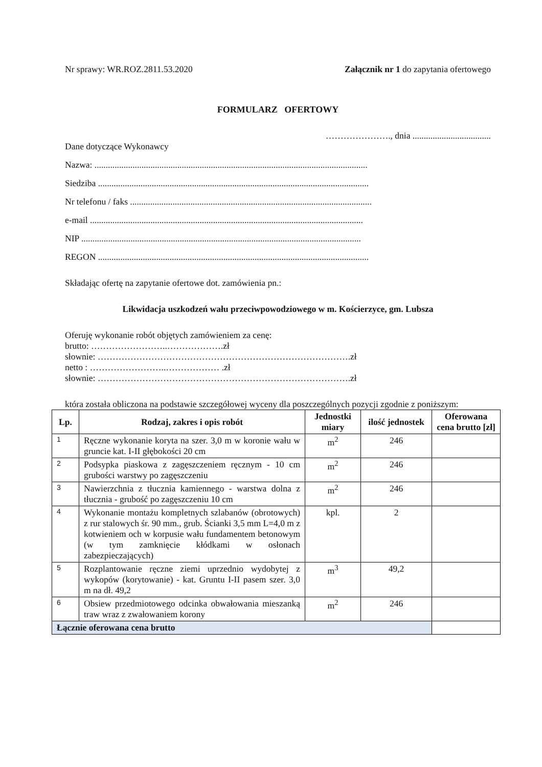Nr sprawy: WR.ROZ.2811.53.2020 Załącznik nr 1 do zapytania ofertowego
FORMULARZ OFERTOWY
…………………., dnia ...................................
Dane dotyczące Wykonawcy
Nazwa: ..........................................................................................................................
Siedziba .........................................................................................................................
Nr telefonu / faks ............................................................................................................
e-mail ..........................................................................................................................
NIP .............................................................................................................................
REGON .........................................................................................................................
Składając ofertę na zapytanie ofertowe dot. zamówienia pn.:
Likwidacja uszkodzeń wału przeciwpowodziowego w m. Kościerzyce, gm. Lubsza
Oferuję wykonanie robót objętych zamówieniem za cenę:
brutto: ……………………..……………….zł
słownie: ………………………………………………………………………….zł
netto : ……………………..……………… .zł
słownie: ………………………………………………………………………….zł
która została obliczona na podstawie szczegółowej wyceny dla poszczególnych pozycji zgodnie z poniższym:
| Lp. | Rodzaj, zakres i opis robót | Jednostki miary | ilość jednostek | Oferowana cena brutto [zł] |
| --- | --- | --- | --- | --- |
| 1 | Ręczne wykonanie koryta na szer. 3,0 m w koronie wału w gruncie kat. I-II głębokości 20 cm | m<sup>2</sup> | 246 | |
| 2 | Podsypka piaskowa z zagęszczeniem ręcznym - 10 cm grubości warstwy po zagęszczeniu | m<sup>2</sup> | 246 | |
| 3 | Nawierzchnia z tłucznia kamiennego - warstwa dolna z tłucznia - grubość po zagęszczeniu 10 cm | m<sup>2</sup> | 246 | |
| 4 | Wykonanie montażu kompletnych szlabanów (obrotowych) z rur stalowych śr. 90 mm., grub. Ścianki 3,5 mm L=4,0 m z kotwieniem och w korpusie wału fundamentem betonowym (w tym zamknięcie kłódkami w osłonach zabezpieczających) | kpl. | 2 | |
| 5 | Rozplantowanie ręczne ziemi uprzednio wydobytej z wykopów (korytowanie) - kat. Gruntu I-II pasem szer. 3,0 m na dł. 49,2 | m<sup>3</sup> | 49,2 | |
| 6 | Obsiew przedmiotowego odcinka obwałowania mieszanką traw wraz z zwałowaniem korony | m<sup>2</sup> | 246 | |
| Łącznie oferowana cena brutto | | | | |